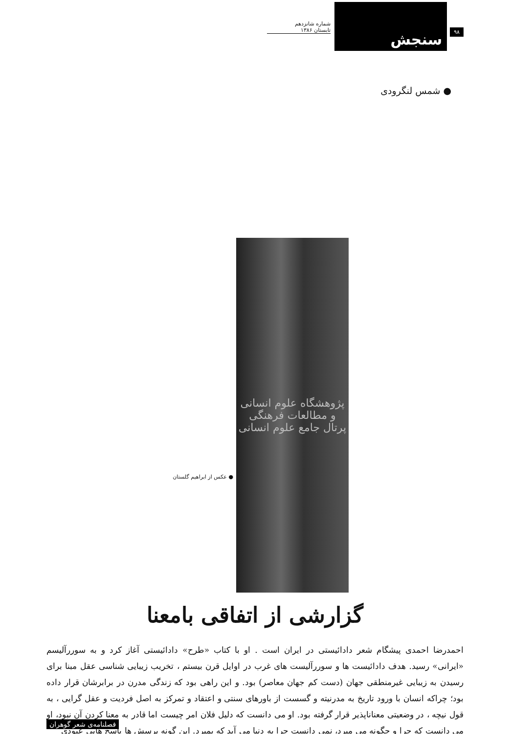۹۸
سنجش
شماره شانزدهم
تابستان ۱۳۸۶
● شمس لنگرودی
پژوهشگاه علوم انسانی و مطالعات فرهنگی
پرتال جامع علوم انسانی
● عکس از ابراهیم گلستان
گزارشی از اتفاقی بامعنا
احمدرضا احمدی پیشگام شعر دادائیستی در ایران است . او با کتاب «طرح» دادائیستی آغاز کرد و به سوررآلیسم «ایرانی» رسید. هدف دادائیست ها و سوررآلیست های غرب در اوایل قرن بیستم ، تخریب زیبایی شناسی عقل مبنا برای رسیدن به زیبایی غیرمنطقی جهان (دست کم جهان معاصر) بود. و این راهی بود که زندگی مدرن در برابرشان قرار داده بود؛ چراکه انسان با ورود تاریخ به مدرنیته و گسست از باورهای سنتی و اعتقاد و تمرکز به اصل فردیت و عقل گرایی ، به قول نیچه ، در وضعیتی معناناپذیر قرار گرفته بود. او می دانست که دلیل فلان امر چیست اما قادر به معنا کردن آن نبود، او می دانست که چرا و چگونه می میرد، نمی دانست چرا به دنیا می آید که بمیرد. این گونه پرسش ها پاسخ هایی عبودی
فصلنامه‌ی شعر گوهران